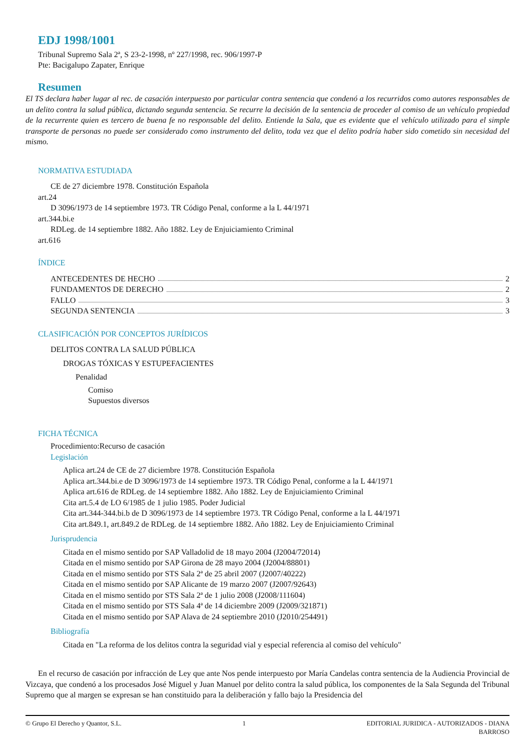EDJ 1998/1001
Tribunal Supremo Sala 2ª, S 23-2-1998, nº 227/1998, rec. 906/1997-P
Pte: Bacigalupo Zapater, Enrique
Resumen
El TS declara haber lugar al rec. de casación interpuesto por particular contra sentencia que condenó a los recurridos como autores responsables de un delito contra la salud pública, dictando segunda sentencia. Se recurre la decisión de la sentencia de proceder al comiso de un vehículo propiedad de la recurrente quien es tercero de buena fe no responsable del delito. Entiende la Sala, que es evidente que el vehículo utilizado para el simple transporte de personas no puede ser considerado como instrumento del delito, toda vez que el delito podría haber sido cometido sin necesidad del mismo.
NORMATIVA ESTUDIADA
CE de 27 diciembre 1978. Constitución Española
art.24
D 3096/1973 de 14 septiembre 1973. TR Código Penal, conforme a la L 44/1971
art.344.bi.e
RDLeg. de 14 septiembre 1882. Año 1882. Ley de Enjuiciamiento Criminal
art.616
ÍNDICE
ANTECEDENTES DE HECHO 2
FUNDAMENTOS DE DERECHO 2
FALLO 3
SEGUNDA SENTENCIA 3
CLASIFICACIÓN POR CONCEPTOS JURÍDICOS
DELITOS CONTRA LA SALUD PÚBLICA
DROGAS TÓXICAS Y ESTUPEFACIENTES
Penalidad
Comiso
Supuestos diversos
FICHA TÉCNICA
Procedimiento:Recurso de casación
Legislación
Aplica art.24 de CE de 27 diciembre 1978. Constitución Española
Aplica art.344.bi.e de D 3096/1973 de 14 septiembre 1973. TR Código Penal, conforme a la L 44/1971
Aplica art.616 de RDLeg. de 14 septiembre 1882. Año 1882. Ley de Enjuiciamiento Criminal
Cita art.5.4 de LO 6/1985 de 1 julio 1985. Poder Judicial
Cita art.344-344.bi.b de D 3096/1973 de 14 septiembre 1973. TR Código Penal, conforme a la L 44/1971
Cita art.849.1, art.849.2 de RDLeg. de 14 septiembre 1882. Año 1882. Ley de Enjuiciamiento Criminal
Jurisprudencia
Citada en el mismo sentido por SAP Valladolid de 18 mayo 2004 (J2004/72014)
Citada en el mismo sentido por SAP Girona de 28 mayo 2004 (J2004/88801)
Citada en el mismo sentido por STS Sala 2ª de 25 abril 2007 (J2007/40222)
Citada en el mismo sentido por SAP Alicante de 19 marzo 2007 (J2007/92643)
Citada en el mismo sentido por STS Sala 2ª de 1 julio 2008 (J2008/111604)
Citada en el mismo sentido por STS Sala 4ª de 14 diciembre 2009 (J2009/321871)
Citada en el mismo sentido por SAP Alava de 24 septiembre 2010 (J2010/254491)
Bibliografía
Citada en "La reforma de los delitos contra la seguridad vial y especial referencia al comiso del vehículo"
En el recurso de casación por infracción de Ley que ante Nos pende interpuesto por María Candelas contra sentencia de la Audiencia Provincial de Vizcaya, que condenó a los procesados José Miguel y Juan Manuel por delito contra la salud pública, los componentes de la Sala Segunda del Tribunal Supremo que al margen se expresan se han constituido para la deliberación y fallo bajo la Presidencia del
© Grupo El Derecho y Quantor, S.L. 1 EDITORIAL JURIDICA - AUTORIZADOS - DIANA
BARROSO